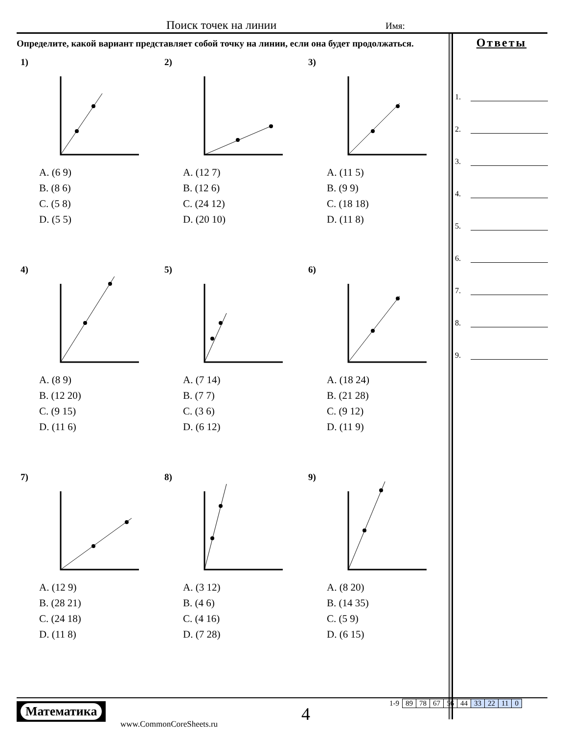Поиск точек на линии Имя:
Определите, какой вариант представляет собой точку на линии, если она будет продолжаться.
1)
A. (6 9)
B. (8 6)
C. (5 8)
D. (5 5)
2)
A. (12 7)
B. (12 6)
C. (24 12)
D. (20 10)
3)
A. (11 5)
B. (9 9)
C. (18 18)
D. (11 8)
4)
A. (8 9)
B. (12 20)
C. (9 15)
D. (11 6)
5)
A. (7 14)
B. (7 7)
C. (3 6)
D. (6 12)
6)
A. (18 24)
B. (21 28)
C. (9 12)
D. (11 9)
7)
A. (12 9)
B. (28 21)
C. (24 18)
D. (11 8)
8)
A. (3 12)
B. (4 6)
C. (4 16)
D. (7 28)
9)
A. (8 20)
B. (14 35)
C. (5 9)
D. (6 15)
Ответы
1.
2.
3.
4.
5.
6.
7.
8.
9.
Математика
www.CommonCoreSheets.ru 4
| 1-9 | 89 | 78 | 67 | 56 | 44 | 33 | 22 | 11 | 0 |